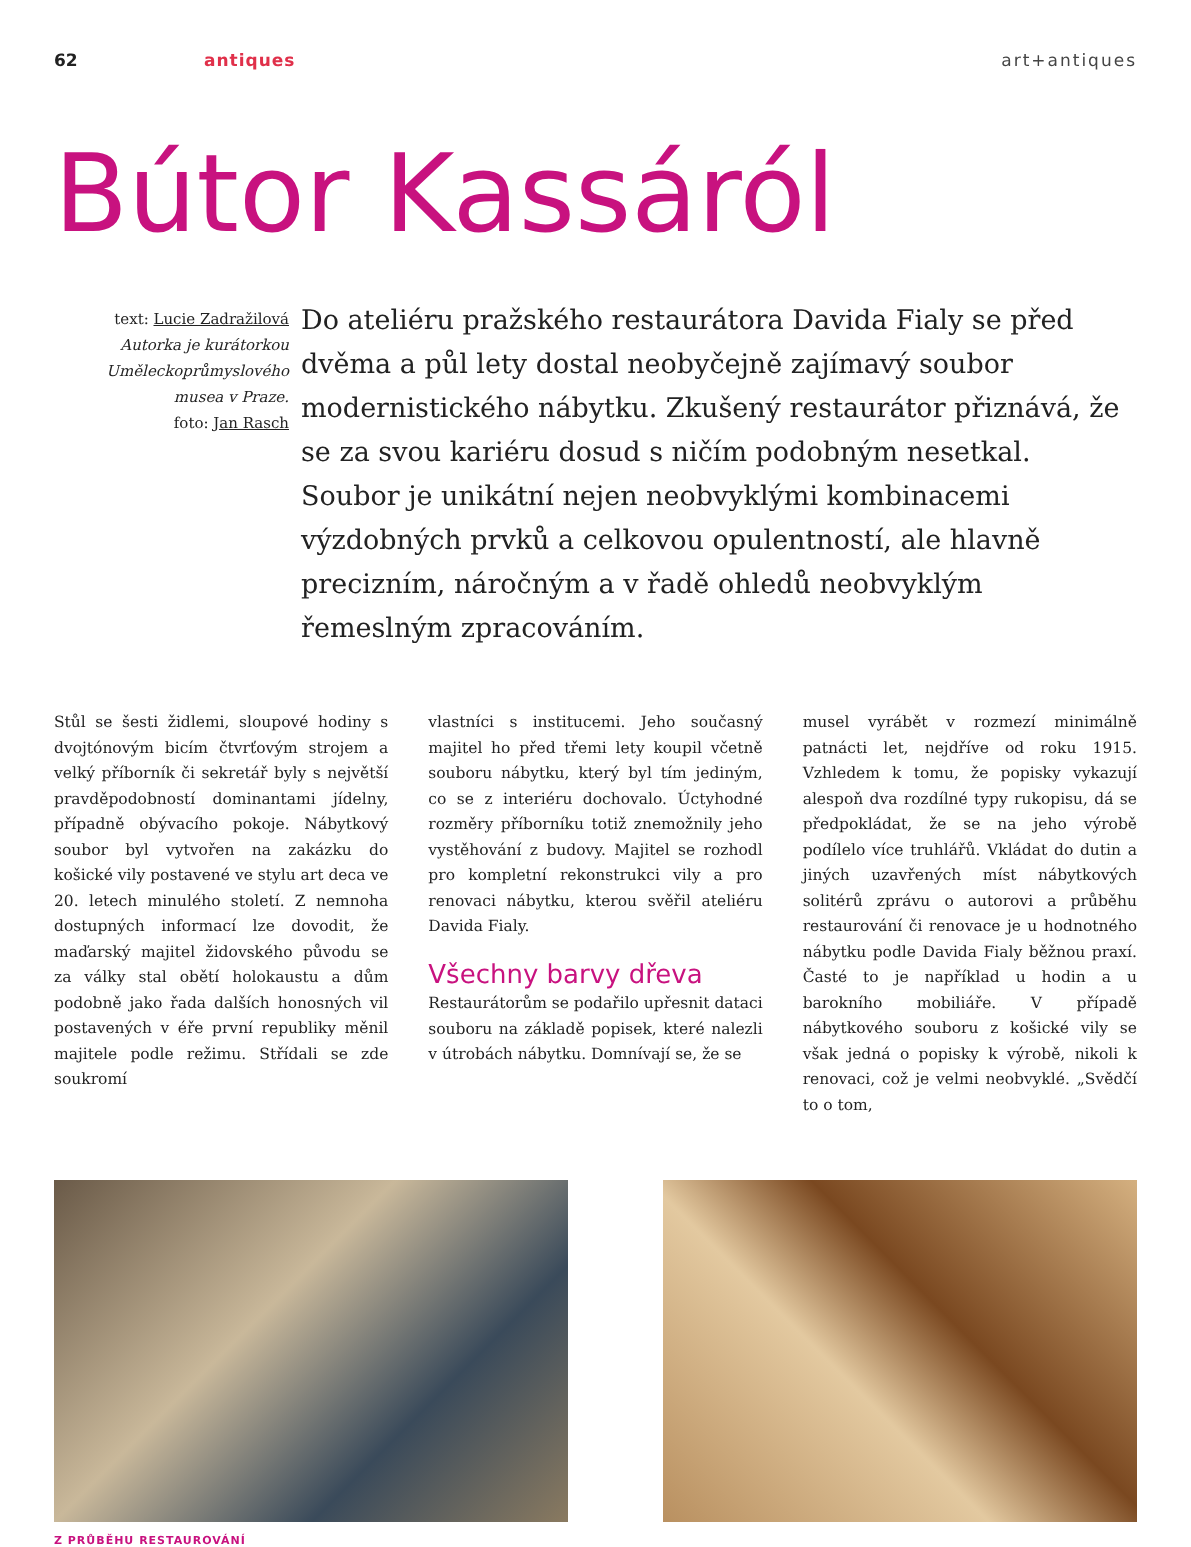62 antiques art+antiques
Bútor Kassáról
text: Lucie Zadražilová
Autorka je kurátorkou Uměleckoprůmyslového musea v Praze.
foto: Jan Rasch
Do ateliéru pražského restaurátora Davida Fialy se před dvěma a půl lety dostal neobyčejně zajímavý soubor modernistického nábytku. Zkušený restaurátor přiznává, že se za svou kariéru dosud s ničím podobným nesetkal. Soubor je unikátní nejen neobvyklými kombinacemi výzdobných prvků a celkovou opulentností, ale hlavně precizním, náročným a v řadě ohledů neobvyklým řemeslným zpracováním.
Stůl se šesti židlemi, sloupové hodiny s dvojtónovým bicím čtvrťovým strojem a velký příborník či sekretář byly s největší pravděpodobností dominantami jídelny, případně obývacího pokoje. Nábytkový soubor byl vytvořen na zakázku do košické vily postavené ve stylu art deca ve 20. letech minulého století. Z nemnoha dostupných informací lze dovodit, že maďarský majitel židovského původu se za války stal obětí holokaustu a dům podobně jako řada dalších honosných vil postavených v éře první republiky měnil majitele podle režimu. Střídali se zde soukromí
vlastníci s institucemi. Jeho současný majitel ho před třemi lety koupil včetně souboru nábytku, který byl tím jediným, co se z interiéru dochovalo. Úctyhodné rozměry příborníku totiž znemožnily jeho vystěhování z budovy. Majitel se rozhodl pro kompletní rekonstrukci vily a pro renovaci nábytku, kterou svěřil ateliéru Davida Fialy.
Všechny barvy dřeva
Restaurátorům se podařilo upřesnit dataci souboru na základě popisek, které nalezli v útrobách nábytku. Domnívají se, že se
musel vyrábět v rozmezí minimálně patnácti let, nejdříve od roku 1915. Vzhledem k tomu, že popisky vykazují alespoň dva rozdílné typy rukopisu, dá se předpokládat, že se na jeho výrobě podílelo více truhlářů. Vkládat do dutin a jiných uzavřených míst nábytkových solitérů zprávu o autorovi a průběhu restaurování či renovace je u hodnotného nábytku podle Davida Fialy běžnou praxí. Časté to je například u hodin a u barokního mobiliáře. V případě nábytkového souboru z košické vily se však jedná o popisky k výrobě, nikoli k renovaci, což je velmi neobvyklé. „Svědčí to o tom,
Z PRŮBĚHU RESTAUROVÁNÍ